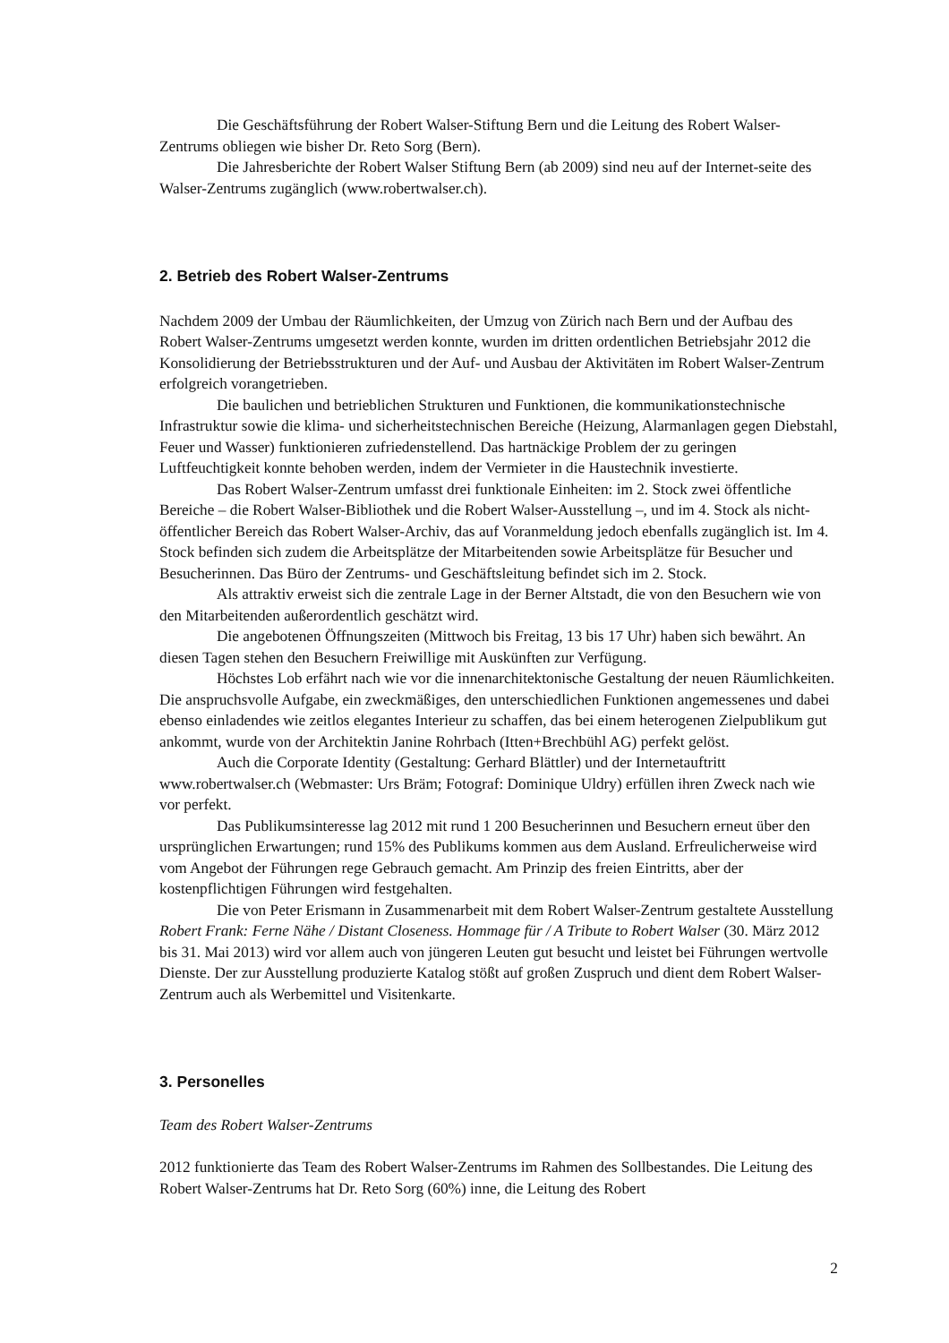Die Geschäftsführung der Robert Walser-Stiftung Bern und die Leitung des Robert Walser-Zentrums obliegen wie bisher Dr. Reto Sorg (Bern).
Die Jahresberichte der Robert Walser Stiftung Bern (ab 2009) sind neu auf der Internet-seite des Walser-Zentrums zugänglich (www.robertwalser.ch).
2. Betrieb des Robert Walser-Zentrums
Nachdem 2009 der Umbau der Räumlichkeiten, der Umzug von Zürich nach Bern und der Aufbau des Robert Walser-Zentrums umgesetzt werden konnte, wurden im dritten ordentlichen Betriebsjahr 2012 die Konsolidierung der Betriebsstrukturen und der Auf- und Ausbau der Aktivitäten im Robert Walser-Zentrum erfolgreich vorangetrieben.
Die baulichen und betrieblichen Strukturen und Funktionen, die kommunikationstechnische Infrastruktur sowie die klima- und sicherheitstechnischen Bereiche (Heizung, Alarmanlagen gegen Diebstahl, Feuer und Wasser) funktionieren zufriedenstellend. Das hartnäckige Problem der zu geringen Luftfeuchtigkeit konnte behoben werden, indem der Vermieter in die Haustechnik investierte.
Das Robert Walser-Zentrum umfasst drei funktionale Einheiten: im 2. Stock zwei öffentliche Bereiche – die Robert Walser-Bibliothek und die Robert Walser-Ausstellung –, und im 4. Stock als nicht-öffentlicher Bereich das Robert Walser-Archiv, das auf Voranmeldung jedoch ebenfalls zugänglich ist. Im 4. Stock befinden sich zudem die Arbeitsplätze der Mitarbeitenden sowie Arbeitsplätze für Besucher und Besucherinnen. Das Büro der Zentrums- und Geschäftsleitung befindet sich im 2. Stock.
Als attraktiv erweist sich die zentrale Lage in der Berner Altstadt, die von den Besuchern wie von den Mitarbeitenden außerordentlich geschätzt wird.
Die angebotenen Öffnungszeiten (Mittwoch bis Freitag, 13 bis 17 Uhr) haben sich bewährt. An diesen Tagen stehen den Besuchern Freiwillige mit Auskünften zur Verfügung.
Höchstes Lob erfährt nach wie vor die innenarchitektonische Gestaltung der neuen Räumlichkeiten. Die anspruchsvolle Aufgabe, ein zweckmäßiges, den unterschiedlichen Funktionen angemessenes und dabei ebenso einladendes wie zeitlos elegantes Interieur zu schaffen, das bei einem heterogenen Zielpublikum gut ankommt, wurde von der Architektin Janine Rohrbach (Itten+Brechbühl AG) perfekt gelöst.
Auch die Corporate Identity (Gestaltung: Gerhard Blättler) und der Internetauftritt www.robertwalser.ch (Webmaster: Urs Bräm; Fotograf: Dominique Uldry) erfüllen ihren Zweck nach wie vor perfekt.
Das Publikumsinteresse lag 2012 mit rund 1 200 Besucherinnen und Besuchern erneut über den ursprünglichen Erwartungen; rund 15% des Publikums kommen aus dem Ausland. Erfreulicherweise wird vom Angebot der Führungen rege Gebrauch gemacht. Am Prinzip des freien Eintritts, aber der kostenpflichtigen Führungen wird festgehalten.
Die von Peter Erismann in Zusammenarbeit mit dem Robert Walser-Zentrum gestaltete Ausstellung Robert Frank: Ferne Nähe / Distant Closeness. Hommage für / A Tribute to Robert Walser (30. März 2012 bis 31. Mai 2013) wird vor allem auch von jüngeren Leuten gut besucht und leistet bei Führungen wertvolle Dienste. Der zur Ausstellung produzierte Katalog stößt auf großen Zuspruch und dient dem Robert Walser-Zentrum auch als Werbemittel und Visitenkarte.
3. Personelles
Team des Robert Walser-Zentrums
2012 funktionierte das Team des Robert Walser-Zentrums im Rahmen des Sollbestandes. Die Leitung des Robert Walser-Zentrums hat Dr. Reto Sorg (60%) inne, die Leitung des Robert
2